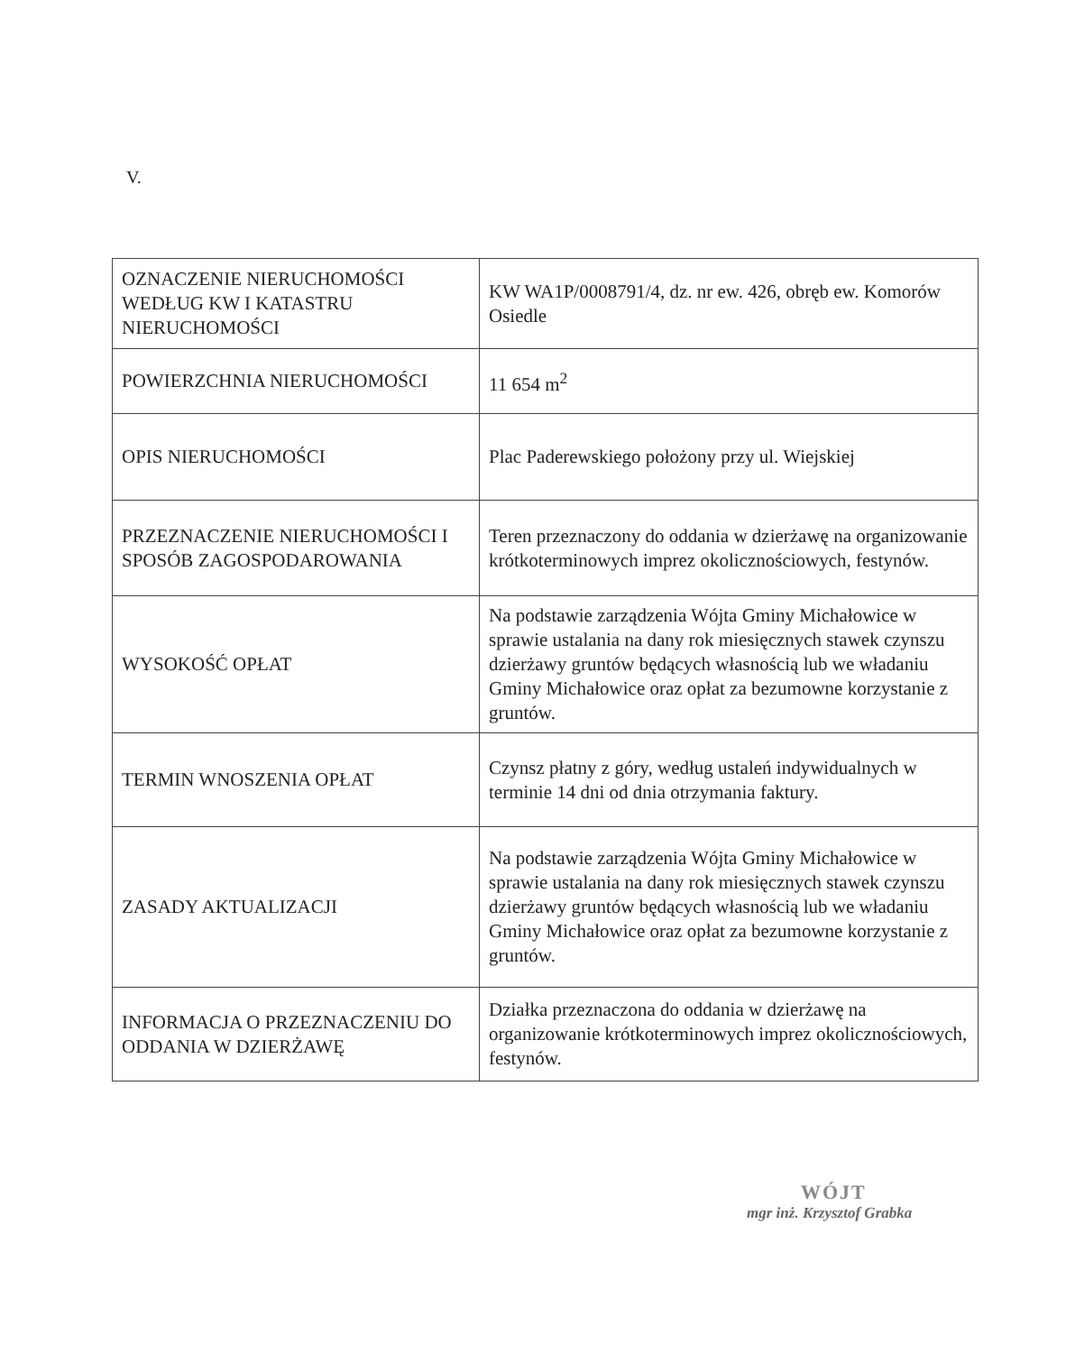V.
| OZNACZENIE NIERUCHOMOŚCI WEDŁUG KW I KATASTRU NIERUCHOMOŚCI | KW WA1P/0008791/4, dz. nr ew. 426, obręb ew. Komorów Osiedle |
| POWIERZCHNIA NIERUCHOMOŚCI | 11 654 m<sup>2</sup> |
| OPIS NIERUCHOMOŚCI | Plac Paderewskiego położony przy ul. Wiejskiej |
| PRZEZNACZENIE NIERUCHOMOŚCI I SPOSÓB ZAGOSPODAROWANIA | Teren przeznaczony do oddania w dzierżawę na organizowanie krótkoterminowych imprez okolicznościowych, festynów. |
| WYSOKOŚĆ OPŁAT | Na podstawie zarządzenia Wójta Gminy Michałowice w sprawie ustalania na dany rok miesięcznych stawek czynszu dzierżawy gruntów będących własnością lub we władaniu Gminy Michałowice oraz opłat za bezumowne korzystanie z gruntów. |
| TERMIN WNOSZENIA OPŁAT | Czynsz płatny z góry, według ustaleń indywidualnych w terminie 14 dni od dnia otrzymania faktury. |
| ZASADY AKTUALIZACJI | Na podstawie zarządzenia Wójta Gminy Michałowice w sprawie ustalania na dany rok miesięcznych stawek czynszu dzierżawy gruntów będących własnością lub we władaniu Gminy Michałowice oraz opłat za bezumowne korzystanie z gruntów. |
| INFORMACJA O PRZEZNACZENIU DO ODDANIA W DZIERŻAWĘ | Działka przeznaczona do oddania w dzierżawę na organizowanie krótkoterminowych imprez okolicznościowych, festynów. |
WÓJT
mgr inż. Krzysztof Grabka